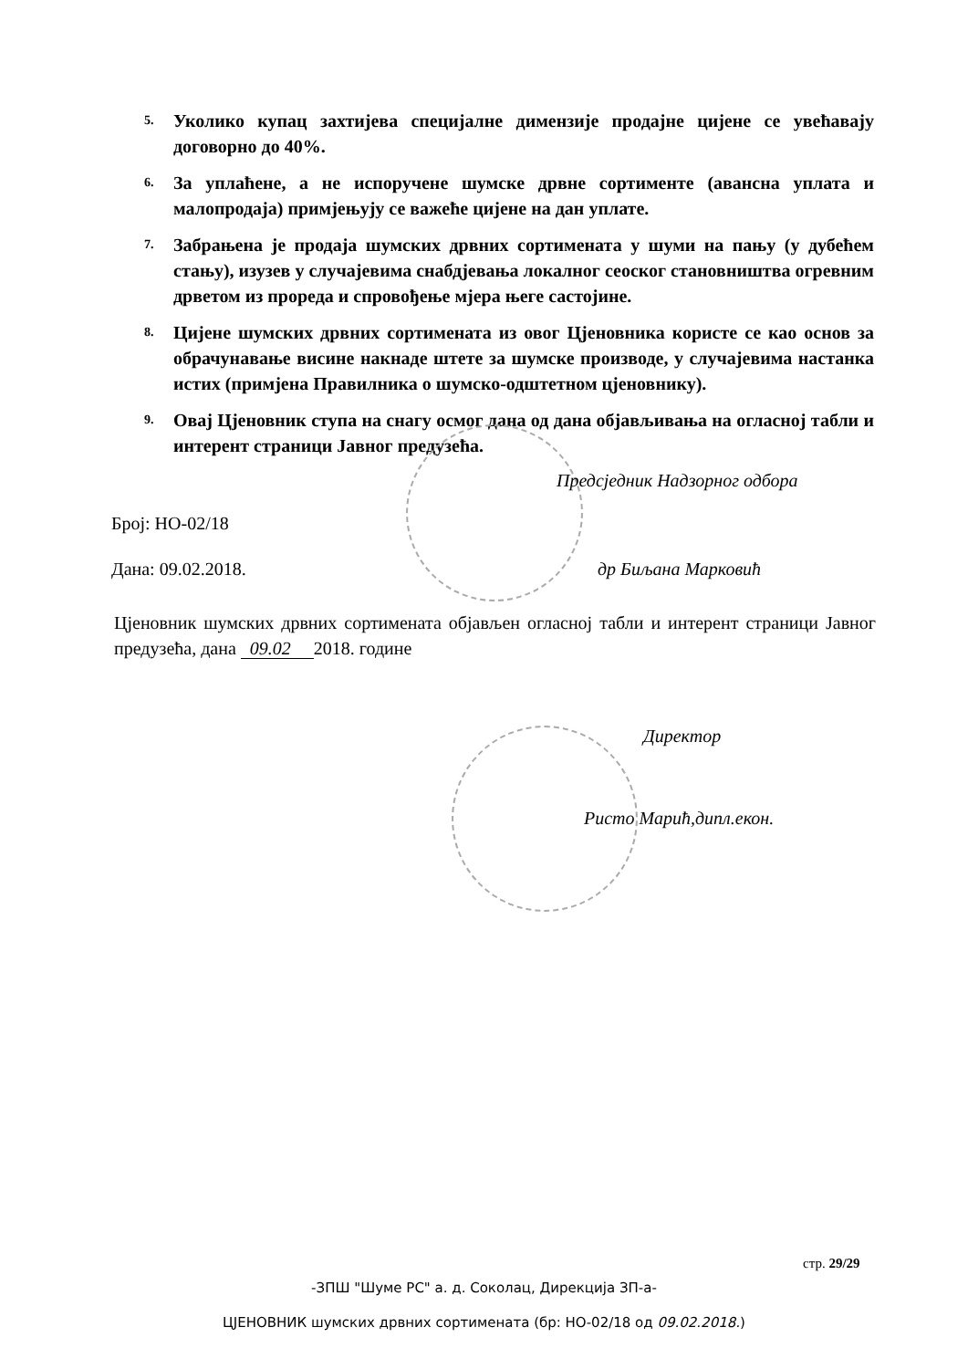5. Уколико купац захтијева специјалне димензије продајне цијене се увећавају договорно до 40%.
6. За уплаћене, а не испоручене шумске дрвне сортименте (авансна уплата и малопродаја) примјењују се важеће цијене на дан уплате.
7. Забрањена је продаја шумских дрвних сортимената у шуми на пању (у дубећем стању), изузев у случајевима снабдјевања локалног сеоског становништва огревним дрветом из прореда и спровођење мјера његе састојине.
8. Цијене шумских дрвних сортимената из овог Цјеновника користе се као основ за обрачунавање висине накнаде штете за шумске производе, у случајевима настанка истих (примјена Правилника о шумско-одштетном цјеновнику).
9. Овај Цјеновник ступа на снагу осмог дана од дана објављивања на огласној табли и интерент страници Јавног предузећа.
Предсједник Надзорног одбора
Број: НО-02/18
Дана: 09.02.2018. др Биљана Марковић
Цјеновник шумских дрвних сортимената објављен огласној табли и интерент страници Јавног предузећа, дана 09.02 2018. године
Директор
Ристо Марић,дипл.екон.
стр. 29/29
-ЗПШ "Шуме РС" а. д. Соколац, Дирекција ЗП-а-
ЦЈЕНОВНИК шумских дрвних сортимената (бр: НО-02/18 од 09.02.2018.)